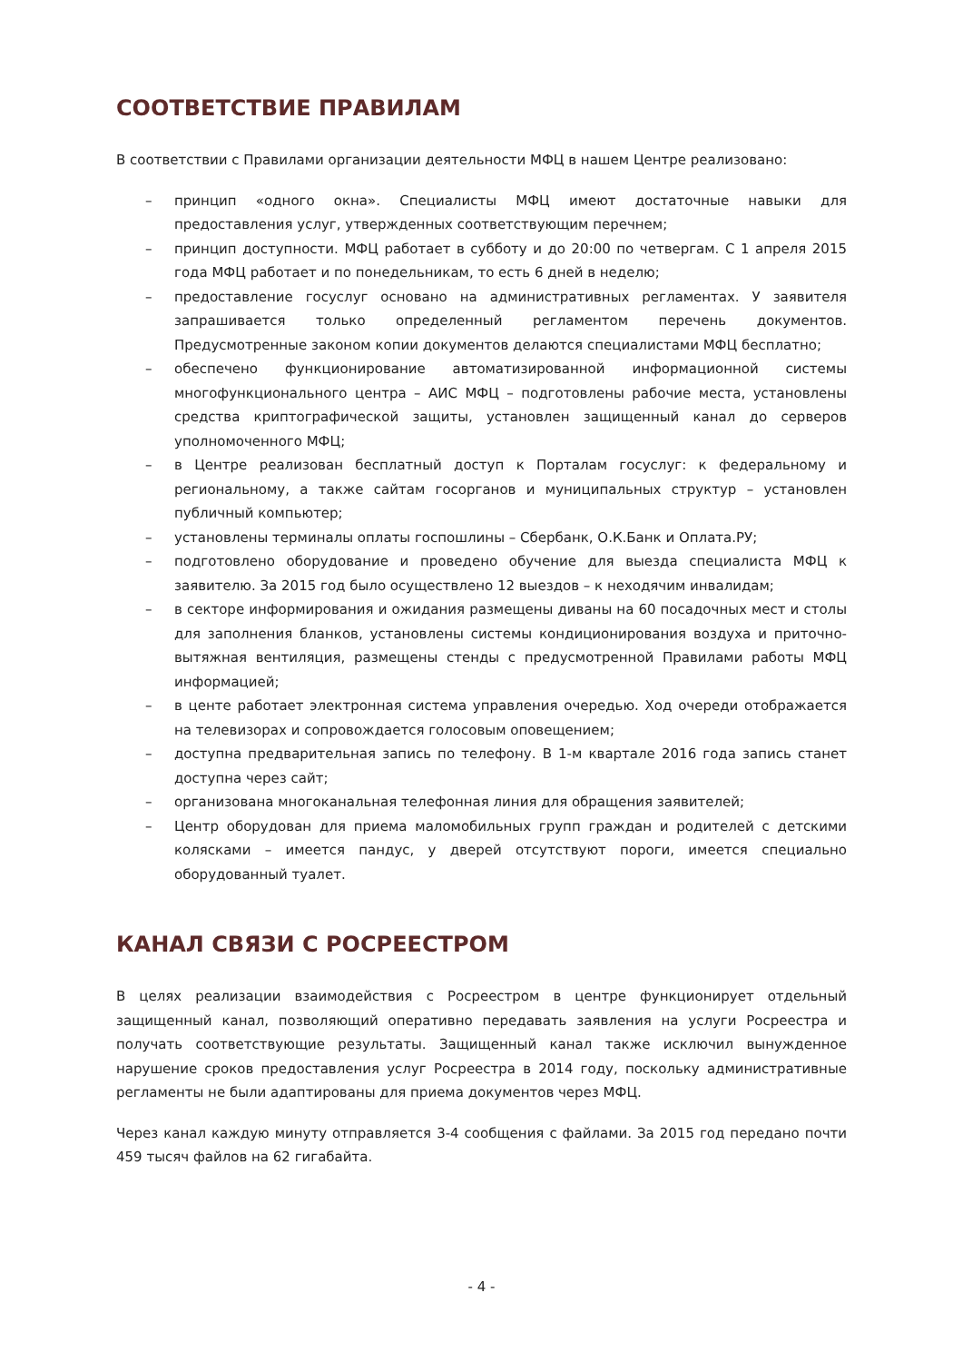СООТВЕТСТВИЕ ПРАВИЛАМ
В соответствии с Правилами организации деятельности МФЦ в нашем Центре реализовано:
– принцип «одного окна». Специалисты МФЦ имеют достаточные навыки для предоставления услуг, утвержденных соответствующим перечнем;
– принцип доступности. МФЦ работает в субботу и до 20:00 по четвергам. С 1 апреля 2015 года МФЦ работает и по понедельникам, то есть 6 дней в неделю;
– предоставление госуслуг основано на административных регламентах. У заявителя запрашивается только определенный регламентом перечень документов. Предусмотренные законом копии документов делаются специалистами МФЦ бесплатно;
– обеспечено функционирование автоматизированной информационной системы многофункционального центра – АИС МФЦ – подготовлены рабочие места, установлены средства криптографической защиты, установлен защищенный канал до серверов уполномоченного МФЦ;
– в Центре реализован бесплатный доступ к Порталам госуслуг: к федеральному и региональному, а также сайтам госорганов и муниципальных структур – установлен публичный компьютер;
– установлены терминалы оплаты госпошлины – Сбербанк, О.К.Банк и Оплата.РУ;
– подготовлено оборудование и проведено обучение для выезда специалиста МФЦ к заявителю. За 2015 год было осуществлено 12 выездов – к неходячим инвалидам;
– в секторе информирования и ожидания размещены диваны на 60 посадочных мест и столы для заполнения бланков, установлены системы кондиционирования воздуха и приточно-вытяжная вентиляция, размещены стенды с предусмотренной Правилами работы МФЦ информацией;
– в центе работает электронная система управления очередью. Ход очереди отображается на телевизорах и сопровождается голосовым оповещением;
– доступна предварительная запись по телефону. В 1-м квартале 2016 года запись станет доступна через сайт;
– организована многоканальная телефонная линия для обращения заявителей;
– Центр оборудован для приема маломобильных групп граждан и родителей с детскими колясками – имеется пандус, у дверей отсутствуют пороги, имеется специально оборудованный туалет.
КАНАЛ СВЯЗИ С РОСРЕЕСТРОМ
В целях реализации взаимодействия с Росреестром в центре функционирует отдельный защищенный канал, позволяющий оперативно передавать заявления на услуги Росреестра и получать соответствующие результаты. Защищенный канал также исключил вынужденное нарушение сроков предоставления услуг Росреестра в 2014 году, поскольку административные регламенты не были адаптированы для приема документов через МФЦ.
Через канал каждую минуту отправляется 3-4 сообщения с файлами. За 2015 год передано почти 459 тысяч файлов на 62 гигабайта.
- 4 -